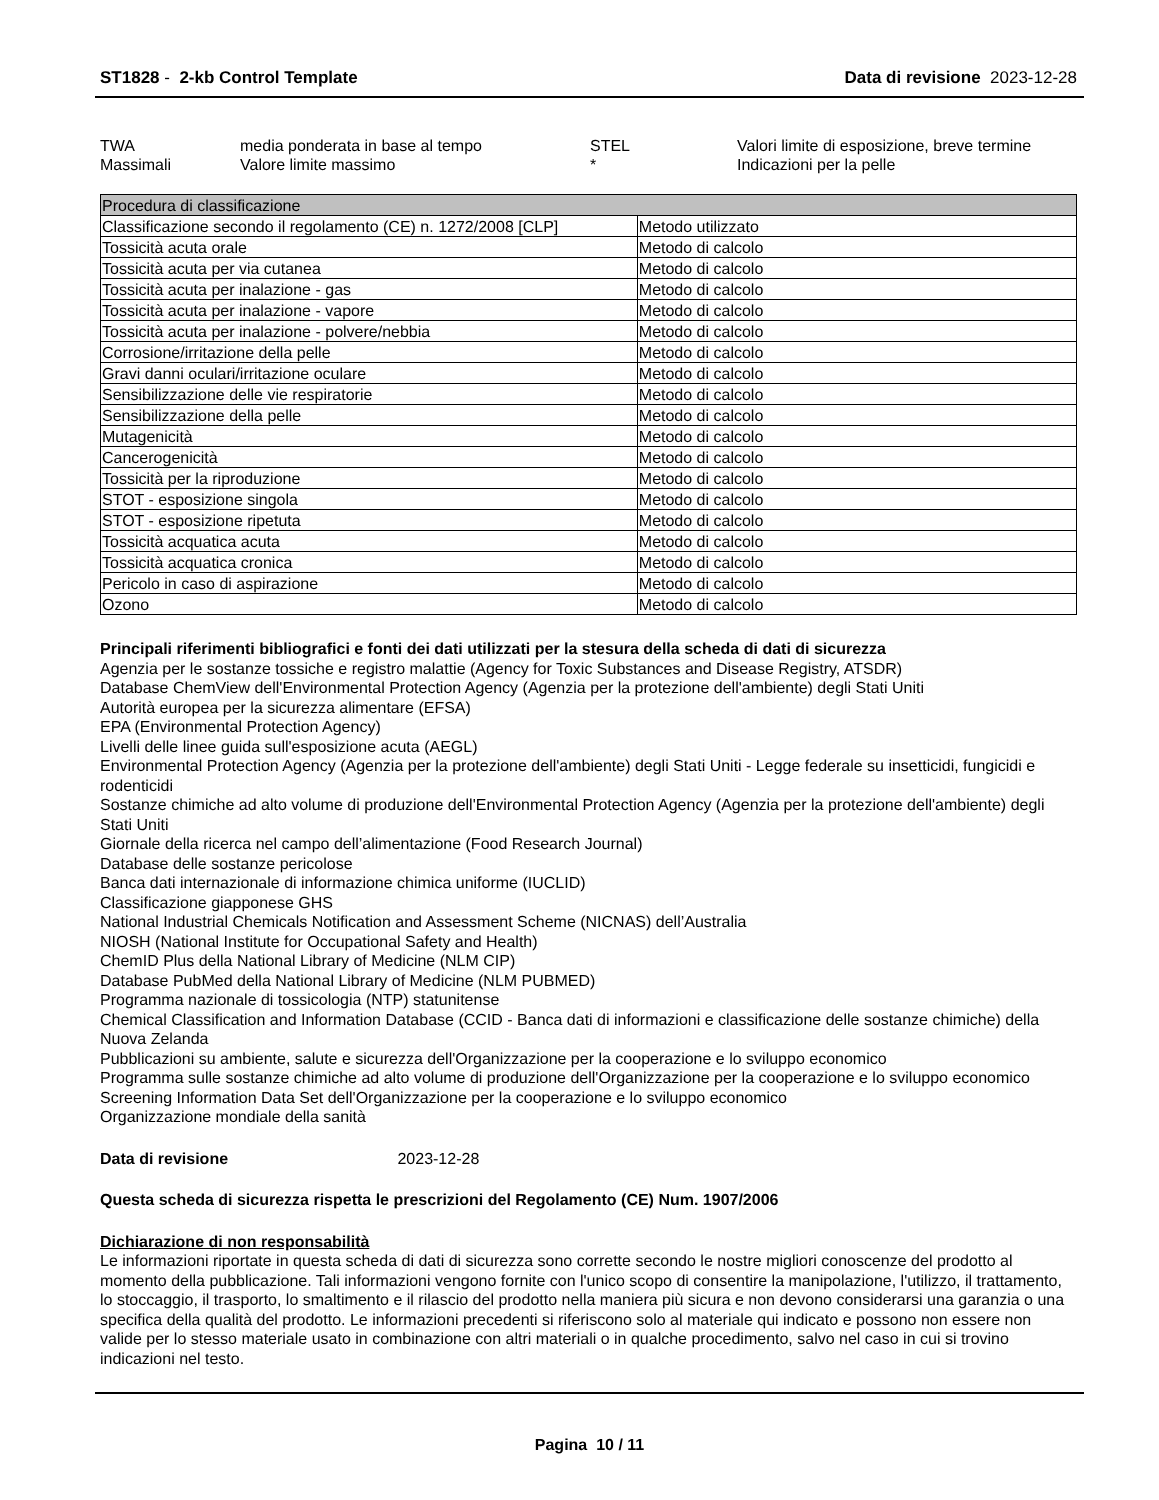ST1828 - 2-kb Control Template Data di revisione 2023-12-28
TWA media ponderata in base al tempo STEL Valori limite di esposizione, breve termine Massimali Valore limite massimo * Indicazioni per la pelle
| Procedura di classificazione | |
| --- | --- |
| Classificazione secondo il regolamento (CE) n. 1272/2008 [CLP] | Metodo utilizzato |
| Tossicità acuta orale | Metodo di calcolo |
| Tossicità acuta per via cutanea | Metodo di calcolo |
| Tossicità acuta per inalazione - gas | Metodo di calcolo |
| Tossicità acuta per inalazione - vapore | Metodo di calcolo |
| Tossicità acuta per inalazione - polvere/nebbia | Metodo di calcolo |
| Corrosione/irritazione della pelle | Metodo di calcolo |
| Gravi danni oculari/irritazione oculare | Metodo di calcolo |
| Sensibilizzazione delle vie respiratorie | Metodo di calcolo |
| Sensibilizzazione della pelle | Metodo di calcolo |
| Mutagenicità | Metodo di calcolo |
| Cancerogenicità | Metodo di calcolo |
| Tossicità per la riproduzione | Metodo di calcolo |
| STOT - esposizione singola | Metodo di calcolo |
| STOT - esposizione ripetuta | Metodo di calcolo |
| Tossicità acquatica acuta | Metodo di calcolo |
| Tossicità acquatica cronica | Metodo di calcolo |
| Pericolo in caso di aspirazione | Metodo di calcolo |
| Ozono | Metodo di calcolo |
Principali riferimenti bibliografici e fonti dei dati utilizzati per la stesura della scheda di dati di sicurezza
Agenzia per le sostanze tossiche e registro malattie (Agency for Toxic Substances and Disease Registry, ATSDR)
Database ChemView dell'Environmental Protection Agency (Agenzia per la protezione dell'ambiente) degli Stati Uniti
Autorità europea per la sicurezza alimentare (EFSA)
EPA (Environmental Protection Agency)
Livelli delle linee guida sull'esposizione acuta (AEGL)
Environmental Protection Agency (Agenzia per la protezione dell'ambiente) degli Stati Uniti - Legge federale su insetticidi, fungicidi e rodenticidi
Sostanze chimiche ad alto volume di produzione dell'Environmental Protection Agency (Agenzia per la protezione dell'ambiente) degli Stati Uniti
Giornale della ricerca nel campo dell’alimentazione (Food Research Journal)
Database delle sostanze pericolose
Banca dati internazionale di informazione chimica uniforme (IUCLID)
Classificazione giapponese GHS
National Industrial Chemicals Notification and Assessment Scheme (NICNAS) dell’Australia
NIOSH (National Institute for Occupational Safety and Health)
ChemID Plus della National Library of Medicine (NLM CIP)
Database PubMed della National Library of Medicine (NLM PUBMED)
Programma nazionale di tossicologia (NTP) statunitense
Chemical Classification and Information Database (CCID - Banca dati di informazioni e classificazione delle sostanze chimiche) della Nuova Zelanda
Pubblicazioni su ambiente, salute e sicurezza dell'Organizzazione per la cooperazione e lo sviluppo economico
Programma sulle sostanze chimiche ad alto volume di produzione dell'Organizzazione per la cooperazione e lo sviluppo economico
Screening Information Data Set dell'Organizzazione per la cooperazione e lo sviluppo economico
Organizzazione mondiale della sanità
Data di revisione 2023-12-28
Questa scheda di sicurezza rispetta le prescrizioni del Regolamento (CE) Num. 1907/2006
Dichiarazione di non responsabilità
Le informazioni riportate in questa scheda di dati di sicurezza sono corrette secondo le nostre migliori conoscenze del prodotto al momento della pubblicazione. Tali informazioni vengono fornite con l'unico scopo di consentire la manipolazione, l'utilizzo, il trattamento, lo stoccaggio, il trasporto, lo smaltimento e il rilascio del prodotto nella maniera più sicura e non devono considerarsi una garanzia o una specifica della qualità del prodotto. Le informazioni precedenti si riferiscono solo al materiale qui indicato e possono non essere non valide per lo stesso materiale usato in combinazione con altri materiali o in qualche procedimento, salvo nel caso in cui si trovino indicazioni nel testo.
Pagina 10 / 11